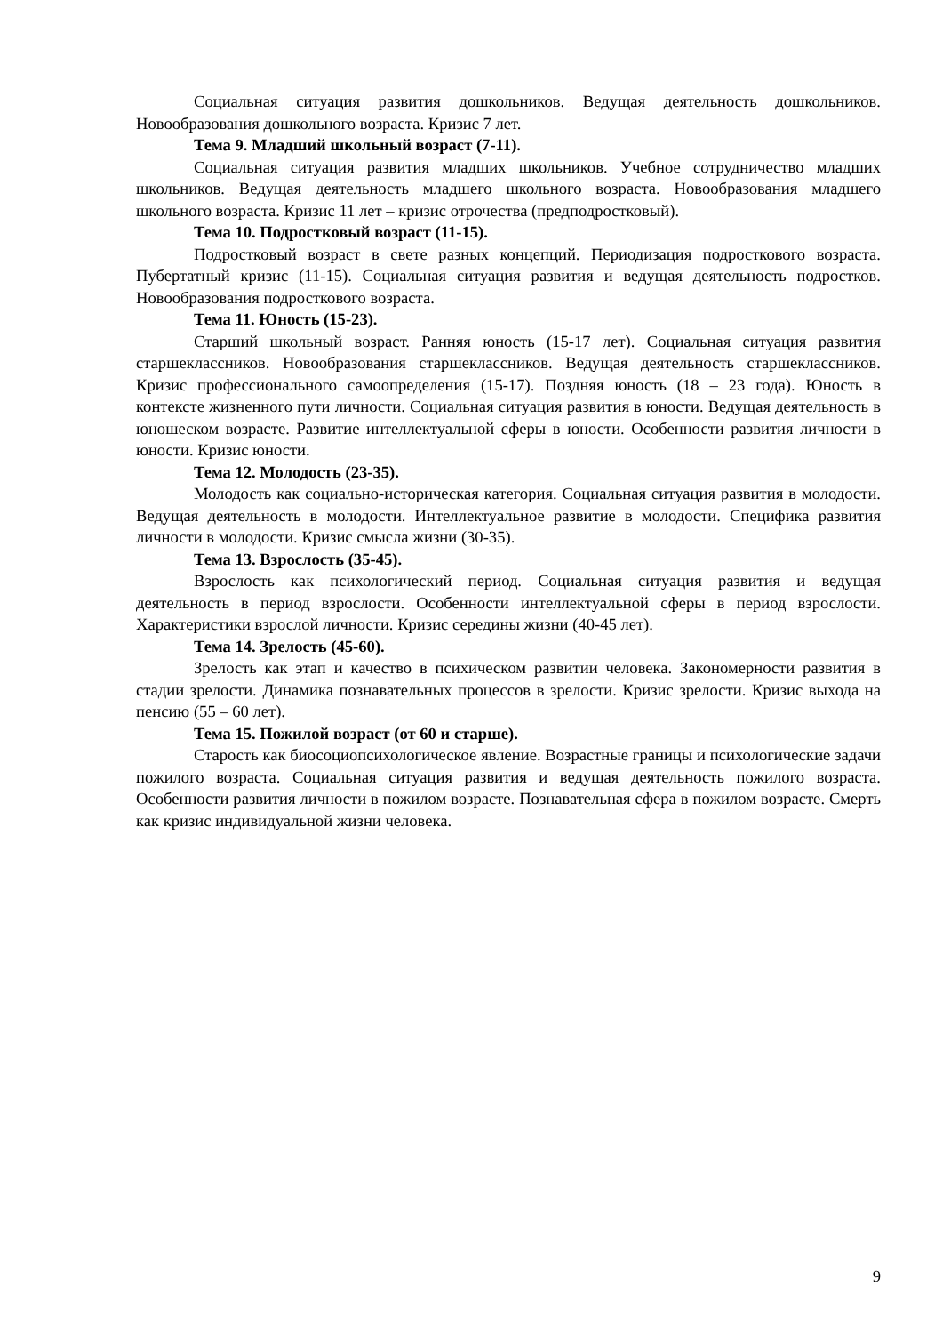Социальная ситуация развития дошкольников. Ведущая деятельность дошкольников. Новообразования дошкольного возраста. Кризис 7 лет.
Тема 9. Младший школьный возраст (7-11).
Социальная ситуация развития младших школьников. Учебное сотрудничество младших школьников. Ведущая деятельность младшего школьного возраста. Новообразования младшего школьного возраста. Кризис 11 лет – кризис отрочества (предподростковый).
Тема 10. Подростковый возраст (11-15).
Подростковый возраст в свете разных концепций. Периодизация подросткового возраста. Пубертатный кризис (11-15). Социальная ситуация развития и ведущая деятельность подростков. Новообразования подросткового возраста.
Тема 11. Юность (15-23).
Старший школьный возраст. Ранняя юность (15-17 лет). Социальная ситуация развития старшеклассников. Новообразования старшеклассников. Ведущая деятельность старшеклассников. Кризис профессионального самоопределения (15-17). Поздняя юность (18 – 23 года). Юность в контексте жизненного пути личности. Социальная ситуация развития в юности. Ведущая деятельность в юношеском возрасте. Развитие интеллектуальной сферы в юности. Особенности развития личности в юности. Кризис юности.
Тема 12. Молодость (23-35).
Молодость как социально-историческая категория. Социальная ситуация развития в молодости. Ведущая деятельность в молодости. Интеллектуальное развитие в молодости. Специфика развития личности в молодости. Кризис смысла жизни (30-35).
Тема 13. Взрослость (35-45).
Взрослость как психологический период. Социальная ситуация развития и ведущая деятельность в период взрослости. Особенности интеллектуальной сферы в период взрослости. Характеристики взрослой личности. Кризис середины жизни (40-45 лет).
Тема 14. Зрелость (45-60).
Зрелость как этап и качество в психическом развитии человека. Закономерности развития в стадии зрелости. Динамика познавательных процессов в зрелости. Кризис зрелости. Кризис выхода на пенсию (55 – 60 лет).
Тема 15. Пожилой возраст (от 60 и старше).
Старость как биосоциопсихологическое явление. Возрастные границы и психологические задачи пожилого возраста. Социальная ситуация развития и ведущая деятельность пожилого возраста. Особенности развития личности в пожилом возрасте. Познавательная сфера в пожилом возрасте. Смерть как кризис индивидуальной жизни человека.
9